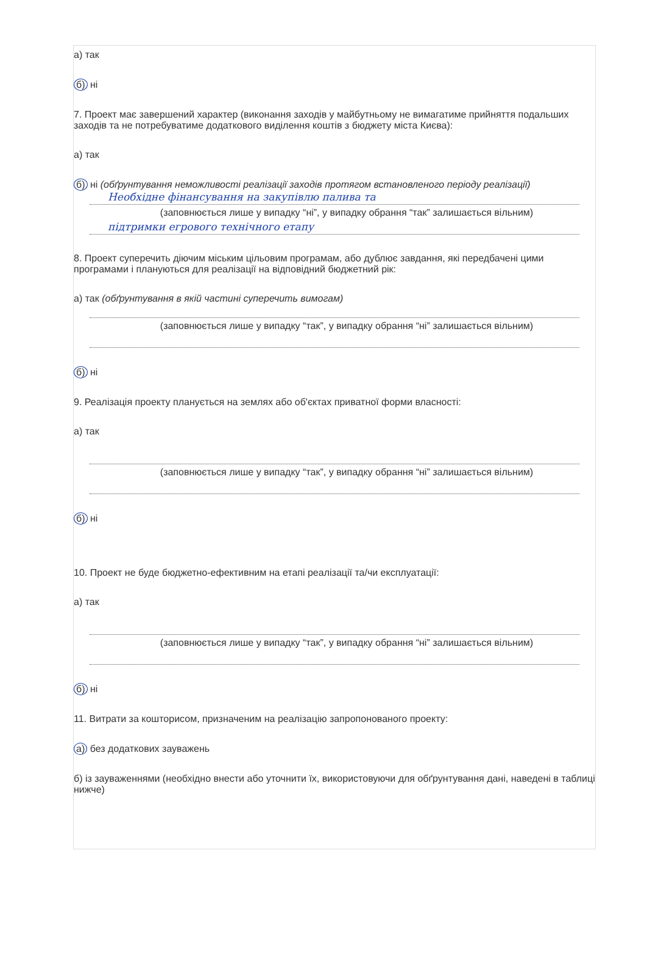а) так
б) ні
7. Проект має завершений характер (виконання заходів у майбутньому не вимагатиме прийняття подальших заходів та не потребуватиме додаткового виділення коштів з бюджету міста Києва):
а) так
б) ні (обґрунтування неможливості реалізації заходів протягом встановленого періоду реалізації)
Необхідне фінансування на закупівлю палива та
(заповнюється лише у випадку “ні”, у випадку обрання “так” залишається вільним)
підтримки егрового технічного етапу
8. Проект суперечить діючим міським цільовим програмам, або дублює завдання, які передбачені цими програмами і плануються для реалізації на відповідний бюджетний рік:
а) так (обґрунтування в якій частині суперечить вимогам)
(заповнюється лише у випадку “так”, у випадку обрання “ні” залишається вільним)
б) ні
9. Реалізація проекту планується на землях або об'єктах приватної форми власності:
а) так
(заповнюється лише у випадку “так”, у випадку обрання “ні” залишається вільним)
б) ні
10. Проект не буде бюджетно-ефективним на етапі реалізації та/чи експлуатації:
а) так
(заповнюється лише у випадку “так”, у випадку обрання “ні” залишається вільним)
б) ні
11. Витрати за кошторисом, призначеним на реалізацію запропонованого проекту:
а) без додаткових зауважень
б) із зауваженнями (необхідно внести або уточнити їх, використовуючи для обґрунтування дані, наведені в таблиці нижче)